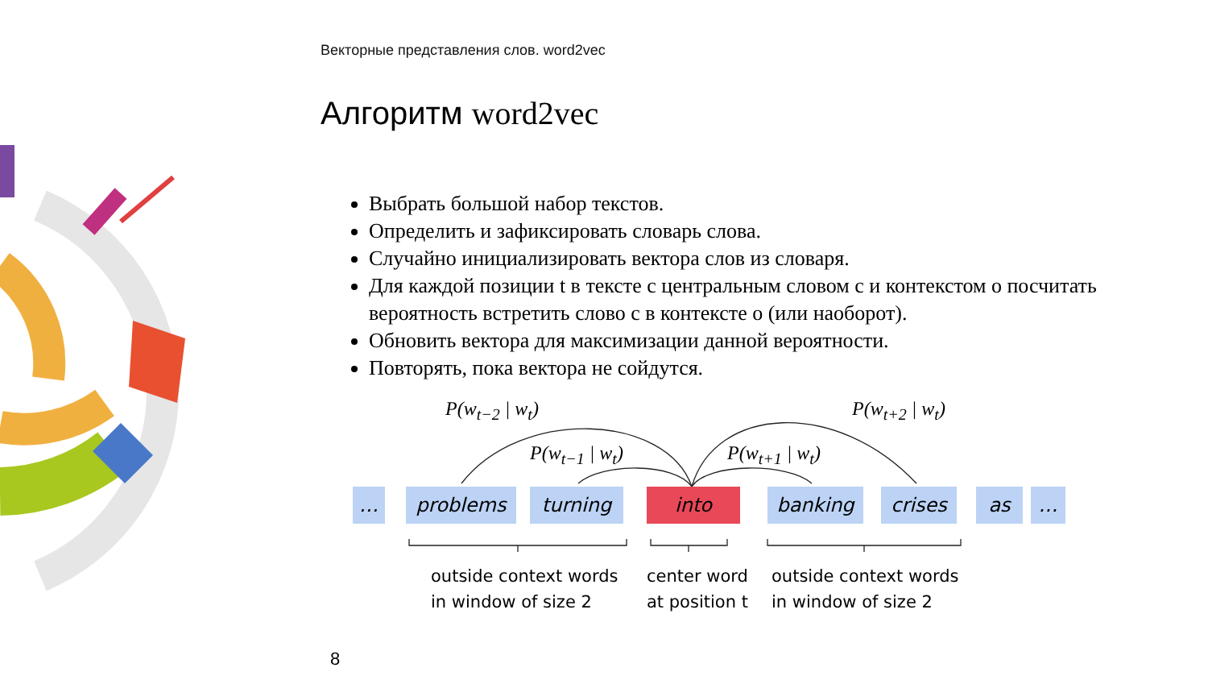Векторные представления слов. word2vec
Алгоритм word2vec
Выбрать большой набор текстов.
Определить и зафиксировать словарь слова.
Случайно инициализировать вектора слов из словаря.
Для каждой позиции t в тексте с центральным словом c и контекстом o посчитать вероятность встретить слово c в контексте o (или наоборот).
Обновить вектора для максимизации данной вероятности.
Повторять, пока вектора не сойдутся.
P(w<sub>t−2</sub> | w<sub>t</sub>) P(w<sub>t+2</sub> | w<sub>t</sub>)
P(w<sub>t−1</sub> | w<sub>t</sub>) P(w<sub>t+1</sub> | w<sub>t</sub>)
… problems turning into banking crises as …
outside context words
in window of size 2
center word
at position t
outside context words
in window of size 2
8